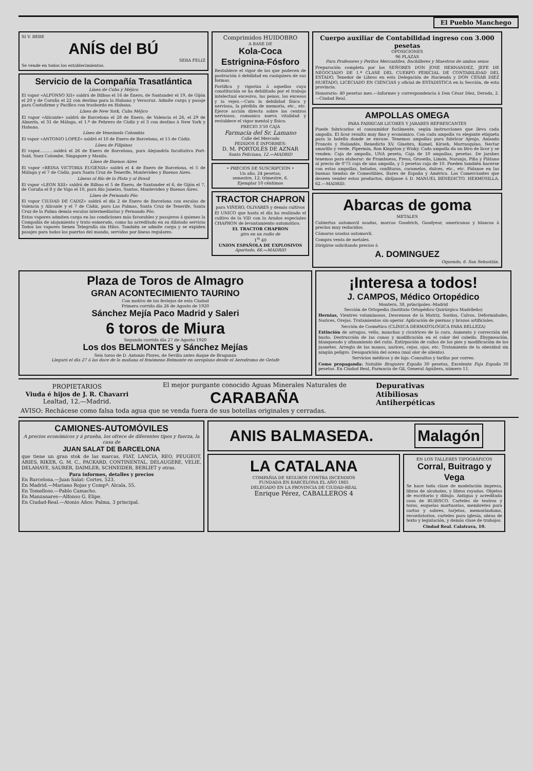El Pueblo Manchego
SI V. BEBE
ANÍS del BÚ
SERA FELIZ
Se vende en todos los establecimientos.
Servicio de la Compañía Trasatlántica
Línea de Cuba y Méjico
El vapor «ALFONSO XII» saldrá de Bilbao el 16 de Enero, de Santander el 19, de Gijón el 20 y de Coruña el 22 con destino para la Habana y Veracruz. Admite carga y pasaje para Costafirme y Pacífico con trasbordo en Habana.
Línea de New York, Cuba Méjico
El vapor «Alicante» saldrá de Barcelona el 28 de Enero, de Valencia el 26, el 29 de Almería, el 31 de Málaga, el 1.º de Febrero de Cádiz y el 3 con destino á New York y Habana.
Línea de Venezuela Colombia
El vapor «ANTONIO LOPEZ» saldrá el 10 de Enero de Barcelona, el 15 de Cádiz.
Línea de Filipinas
El vapor...........saldrá el 26 de Enero de Barcelona, para Alejandría facultativa Port-Said, Suez Colombe, Singapore y Manila.
Línea de Buenos Aires
El vapor «REINA VICTORIA EUGENIA» saldrá el 4 de Enero de Barcelona, el 5 de Málaga y el 7 de Cádiz, para Santa Cruz de Tenerife, Montevideo y Buenos Aires.
Líneas al Río de la Plata y al Brasil
El vapor «LEON XIII» saldrá de Bilbao el 5 de Enero, de Santander el 6, de Gijón el 7, de Coruña el 8 y de Vigo el 10, para Río Janeiro, Santos, Montevideo y Buenos Aires.
Línea de Fernando Póo
El vapor CIUDAD DE CADIZ» saldrá el día 2 de Enero de Barcelona con escalas de Valencia y Alicante y el 7 de Cádiz, para Las Palmas, Santa Cruz de Tenerife, Santa Cruz de la Palma demás escalas intermediarias y Fernando Póo.
Estos vapores admiten carga en las condiciones más favorables y pasajeros á quienes la Compañía de alojamiento y trato esmerado, como ha acreditado en su dilatado servicio Todos los vapores tienen Telegrafía sin Hilos. También se admite carga y se expiden pasajes para todos los puertos del mundo, servidos por líneas regulares.
Comprimidos HUIDOBRO
A BASE DE
Kola-Coca
Estrignina-Fósforo
Restablece el vigor de los que padecen de postración ó debilidad en cualquiera de sus formas.
Fortifica y vigoriza á aquellos cuya constitución se ha debilitado por el trabajo intelectual excesivo, las penas, los excesos y la vejez.—Cura la debilidad física y nerviosa, la pérdida de memoria, etc., etc. Ejerce acción directa sobre los centros nerviosos, comunica nueva vitalidad y restablece el vigor mental y físico.
PRECIO 3'50 CAJA
Farmacia del Sr. Lamano
Calle del Mercado
PEDIDOS É INFORMES:
D. M. PORTOLÉS DE AZNAR
Santa Feliciana, 12.—MADRID
• PRECIOS DE SUSCRIPCION •
Un año, 24 pesetas;
semestre, 12; trimestre, 6.
Ejemplar 10 céntimos
TRACTOR CHAPRON
para VIÑERO, OLIVARES y demás cultivos
El UNICO que hasta el día ha realizado el cultivo de la VID con lo Arados especiales CHAPRON de levantamiento automático.
EL TRACTOR CHAPRON
gira en un radio de
1<sup>m</sup> 40
UNION ESPAÑOLA DE EXPLOSIVOS
Apartado, 66.—MADRID
Cuerpo auxiliar de Contabilidad ingreso con 3.000 pesetas
OPOSICIONES
96 PLAZAS
Para Profesores y Peritos Mercantiles, Bachilleres y Maestros de ambos sexos
Preparación completa por los SEÑORES DON JOSE HERNANDEZ, JEFE DE NEGOCIADO DE 1.ª CLASE DEL CUERPO PERICIAL DE CONTABILIDAD DEL ESTADO, Tenedor de Libros en esta Delegación de Hacienda y DON CESAR DIEZ HURTADO, LICECIADO EN CIENCIAS y oficial de ESTADISTICA en la Sección, de esta provincia.
Honorario: 40 pesetas mes.—Informes y correspondencia á Don César Díez, Derada, 2.—Ciudad Real.
AMPOLLAS OMEGA
PARA FABRICAR LICORES Y JARABES REFRESCANTES
Puede fabricarlos el consumidor facilmente, según instrucciones que lleva cada ampolla. El licor resulta muy fino y económico. Con cada ampolla va elegante etiqueta para la botella donde se envase. Tenemos ampollas para fabricar Ajenjo, Anisado Francés y Holandés, Benedicto XV, Ginebra, Kumel, Kirseh, Marrasquino, Nectar amarillo y verde, Pipermin, Ron Kingston y Wisky. Cada ampolla da un litro de licor y se venden: Caja de ampolla, UNA peseta, Caja de 10 ampollas, pesetas. De jarabes tenemos para elaborar: de Frambuesa, Fresa, Grosella, Limón, Naranja, Piña y Plátano al precio de 0'75 caja de una ampolla, y 5 pesetas caja de 10. Pueden también hacerse con estas ampollas, helados, confituras, caramelos, dulces, etc., etc. Pídanse en las buenas tiendas de Comestibles, Bares de España y América. Los Comerciantes que deseen vender estos productos, diríjanse á D. MANUEL BENEDICTO. HERMOSILLA, 62.—MADRID.
Abarcas de goma
METALES
Cubiertas automovil usadas, marcas Goodrich, Goodyear, americanas y blancas á precios muy reducidos.
Cámaras usadas automovil.
Compra venta de metales.
Dirigirse solicitando precios á
A. DOMINGUEZ
Oquendo, 6. San Sebastián.
Plaza de Toros de Almagro
GRAN ACONTECIMIENTO TAURINO
Con motivo de los festejos de esta Ciudad
Primera corrida día 26 de Agosto de 1920
Sánchez Mejía Paco Madrid y Saleri
6 toros de Miura
Segunda corrida día 27 de Agosto 1920
Los dos BELMONTES y Sánchez Mejías
Seis toros de D. Antonio Flores, de Sevilla antes duque de Braganza
Llegará el día 27 á las doce de la mañana el fenómeno Belmonte en aeroplano desde el Aerodromo de Getafe
¡Interesa a todos!
J. CAMPOS, Médico Ortopédico
Montera, 38, principales.-Madrid
Sección de Ortopedia (Instituto Ortopédico Quirúrgico Madrileño)
Hernias, Vientres voluminosos, Descensos de la Matriz, Sordos, Calvos, Deformidades, Narices, Orejas. Tratamientos sin operar. Aplicación de piernas y brazos artificiales.
Sección de Cosmética (CLÍNICA DERMATOLÓGICA PARA BELLEZA)
Extinción de arrugas, vello, manchas y cicatrices de la cara. Aumento y corrección del busto. Destrucción de las canas y modificación en el color del cabello. Ebурneación, blanqueado y afinamiento del cutis. Extirpación de callos de los pies y modificación de los juanetes. Arreglo de las manos, narices, cejas, ojos, etc. Tratamiento de la obesidad sin ningún peligro. Desaparición del ocena (mal olor de aliento).
Servicios médicos y de lujo.-Consultas y tarifas por correo.
Como propaganda: Notable Braguero España 30 pesetas, Excelente Faja España 30 pesetas. En Ciudad Real, Farmacia de Gil, General Aguilera, número 11.
PROPIETARIOS
Viuda é hijos de J. R. Chavarri
Lealtad, 12.—Madrid.
El mejor purgante conocido Aguas Minerales Naturales de
CARABAÑA
Depurativas
Atibiliosas
Antiherpéticas
AVISO: Rechácese como falsa toda agua que se venda fuera de sus botellas originales y cerradas.
CAMIONES-AUTOMÓVILES
A precios económicos y á prueba, los ofrece de diferentes tipos y fuerza, la casa de
JUAN SALAT DE BARCELONA
que tiene un gran stok de las marcas, FIAT, LANCIA, REO, PEUGEOT, ARIES, RIKER, G. M. C., PACKARD, CONTINENTAL, DELAUGERE, VELIE, DELAHAYE, SAURER, DAIMLER, SCHNEIDER, BERLIET y otras.
Para informes, detalles y precios
En Barcelona.—Juan Salat: Cortes, 523.
En Madrid.—Mariano Rojas y Compª: Alcala, 55.
En Tomelloso.—Pablo Camacho.
En Manzanares—Alfonso G. Elipe.
En Ciudad-Real.—Atonio Años: Palma, 3 principal.
ANIS BALMASEDA. Malagón
LA CATALANA
COMPAÑIA DE SEGUROS CONTRA INCENDIOS
FUNDADA EN BARCELONA EL AÑO 1865
DELEGADO EN LA PROVINCIA DE CIUDAD-REAL
Enrique Pérez, CABALLEROS 4
EN LOS TALLERES TIPOGRÁFICOS
Corral, Buitrago y Vega
Se hace toda clase de modelación impresa, libros de alcoholes, y libros rayados. Objetos de escritorio y dibujo. Antigua y acreditada casa de RUBISCO. Carteles de teatros y toros, esquelas mortuorias, membretes para cartas y sobres, tarjetas, memorándums, recordatorios, carteles para iglesia, obras de texto y legislación, y demás clase de trabajos.
Ciudad Real. Calatrava, 10.